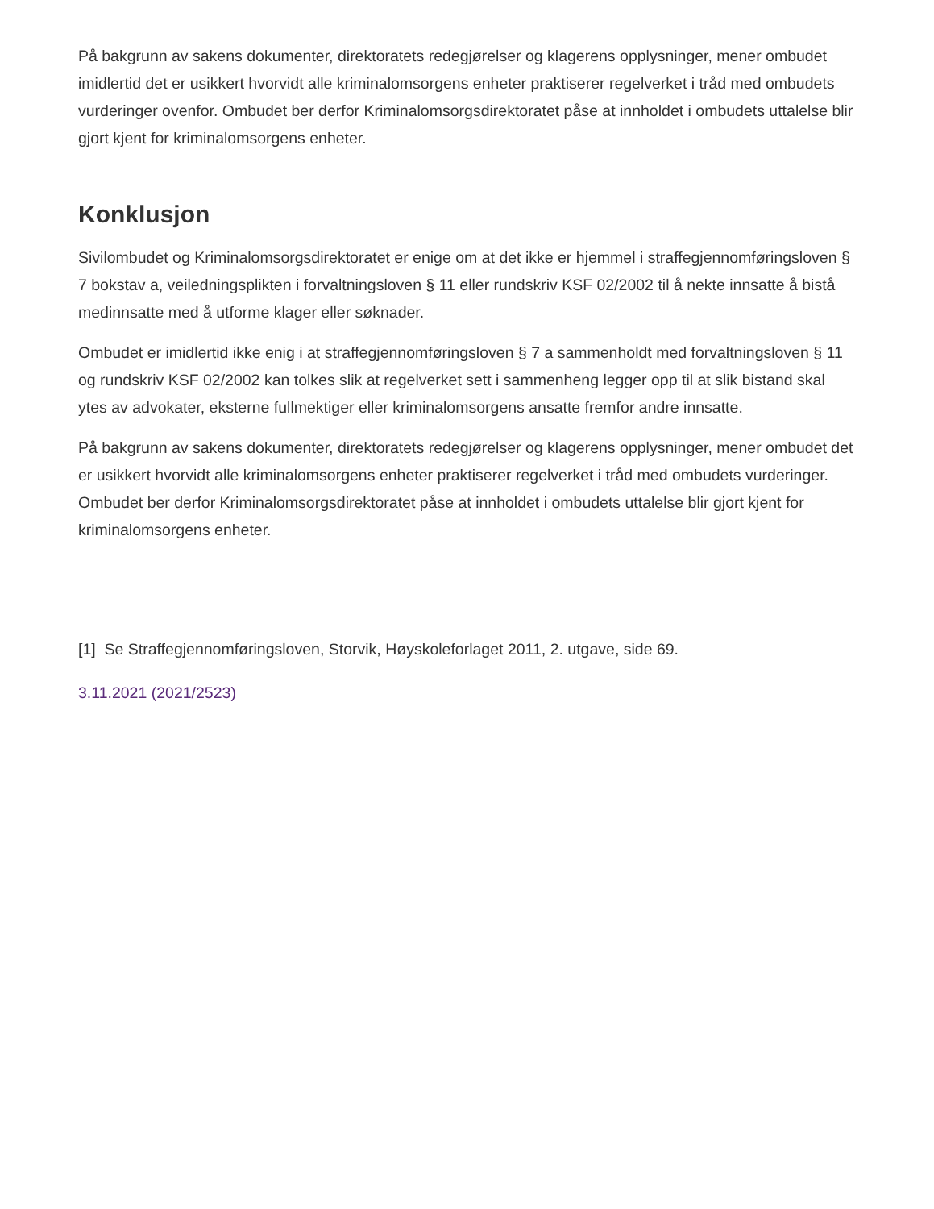På bakgrunn av sakens dokumenter, direktoratets redegjørelser og klagerens opplysninger, mener ombudet imidlertid det er usikkert hvorvidt alle kriminalomsorgens enheter praktiserer regelverket i tråd med ombudets vurderinger ovenfor. Ombudet ber derfor Kriminalomsorgsdirektoratet påse at innholdet i ombudets uttalelse blir gjort kjent for kriminalomsorgens enheter.
Konklusjon
Sivilombudet og Kriminalomsorgsdirektoratet er enige om at det ikke er hjemmel i straffegjennomføringsloven § 7 bokstav a, veiledningsplikten i forvaltningsloven § 11 eller rundskriv KSF 02/2002 til å nekte innsatte å bistå medinnsatte med å utforme klager eller søknader.
Ombudet er imidlertid ikke enig i at straffegjennomføringsloven § 7 a sammenholdt med forvaltningsloven § 11 og rundskriv KSF 02/2002 kan tolkes slik at regelverket sett i sammenheng legger opp til at slik bistand skal ytes av advokater, eksterne fullmektiger eller kriminalomsorgens ansatte fremfor andre innsatte.
På bakgrunn av sakens dokumenter, direktoratets redegjørelser og klagerens opplysninger, mener ombudet det er usikkert hvorvidt alle kriminalomsorgens enheter praktiserer regelverket i tråd med ombudets vurderinger. Ombudet ber derfor Kriminalomsorgsdirektoratet påse at innholdet i ombudets uttalelse blir gjort kjent for kriminalomsorgens enheter.
[1] Se Straffegjennomføringsloven, Storvik, Høyskoleforlaget 2011, 2. utgave, side 69.
3.11.2021 (2021/2523)